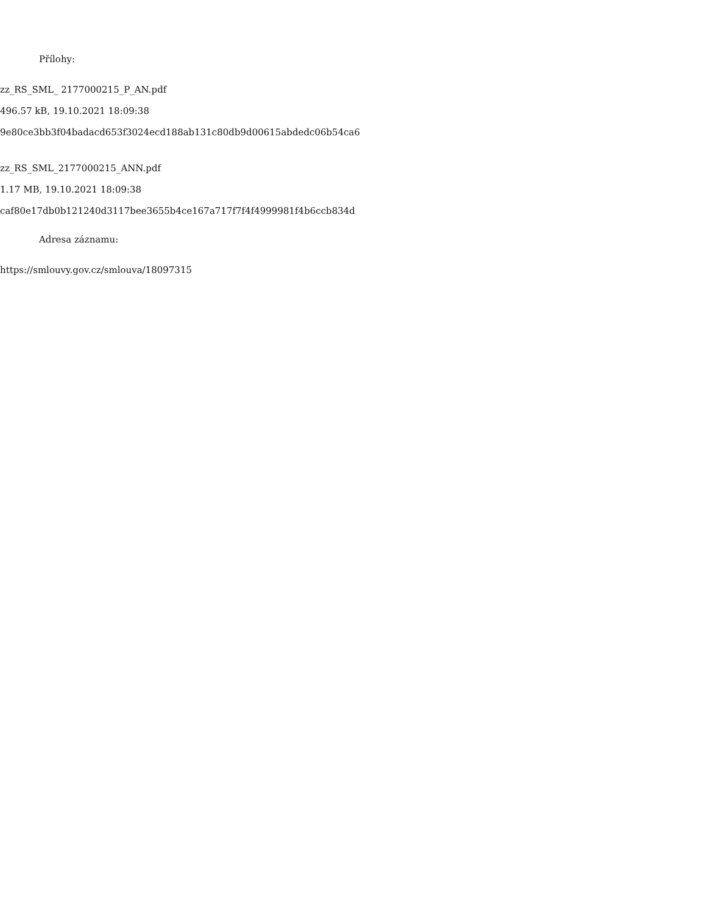Přílohy:
zz_RS_SML_ 2177000215_P_AN.pdf
496.57 kB, 19.10.2021 18:09:38
9e80ce3bb3f04badacd653f3024ecd188ab131c80db9d00615abdedc06b54ca6
zz_RS_SML_2177000215_ANN.pdf
1.17 MB, 19.10.2021 18:09:38
caf80e17db0b121240d3117bee3655b4ce167a717f7f4f4999981f4b6ccb834d
Adresa záznamu:
https://smlouvy.gov.cz/smlouva/18097315